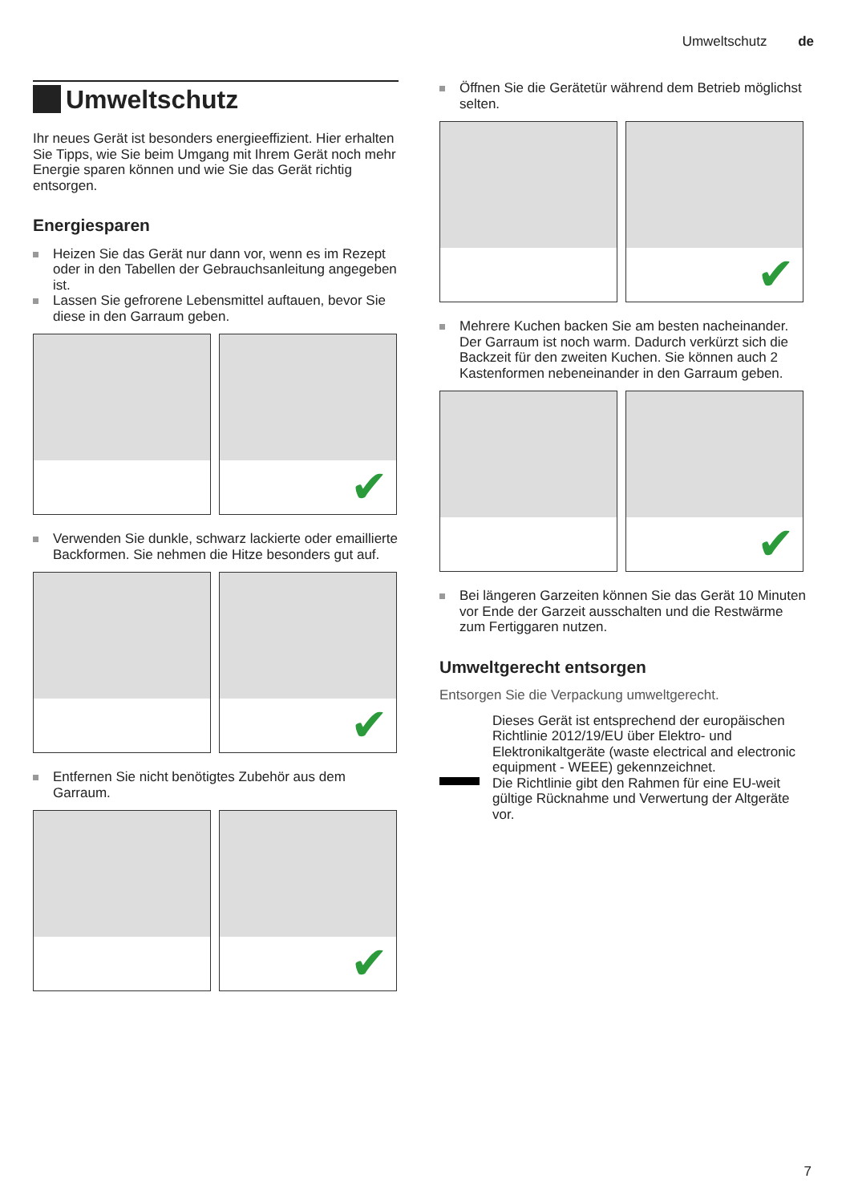Umweltschutz de
Umweltschutz
Ihr neues Gerät ist besonders energieeffizient. Hier erhalten Sie Tipps, wie Sie beim Umgang mit Ihrem Gerät noch mehr Energie sparen können und wie Sie das Gerät richtig entsorgen.
Energiesparen
Heizen Sie das Gerät nur dann vor, wenn es im Rezept oder in den Tabellen der Gebrauchsanleitung angegeben ist.
Lassen Sie gefrorene Lebensmittel auftauen, bevor Sie diese in den Garraum geben.
✔
Verwenden Sie dunkle, schwarz lackierte oder emaillierte Backformen. Sie nehmen die Hitze besonders gut auf.
✔
Entfernen Sie nicht benötigtes Zubehör aus dem Garraum.
✔
Öffnen Sie die Gerätetür während dem Betrieb möglichst selten.
✔
Mehrere Kuchen backen Sie am besten nacheinander. Der Garraum ist noch warm. Dadurch verkürzt sich die Backzeit für den zweiten Kuchen. Sie können auch 2 Kastenformen nebeneinander in den Garraum geben.
✔
Bei längeren Garzeiten können Sie das Gerät 10 Minuten vor Ende der Garzeit ausschalten und die Restwärme zum Fertiggaren nutzen.
Umweltgerecht entsorgen
Entsorgen Sie die Verpackung umweltgerecht.
Dieses Gerät ist entsprechend der europäischen Richtlinie 2012/19/EU über Elektro- und Elektronikaltgeräte (waste electrical and electronic equipment - WEEE) gekennzeichnet.
Die Richtlinie gibt den Rahmen für eine EU-weit gültige Rücknahme und Verwertung der Altgeräte vor.
7